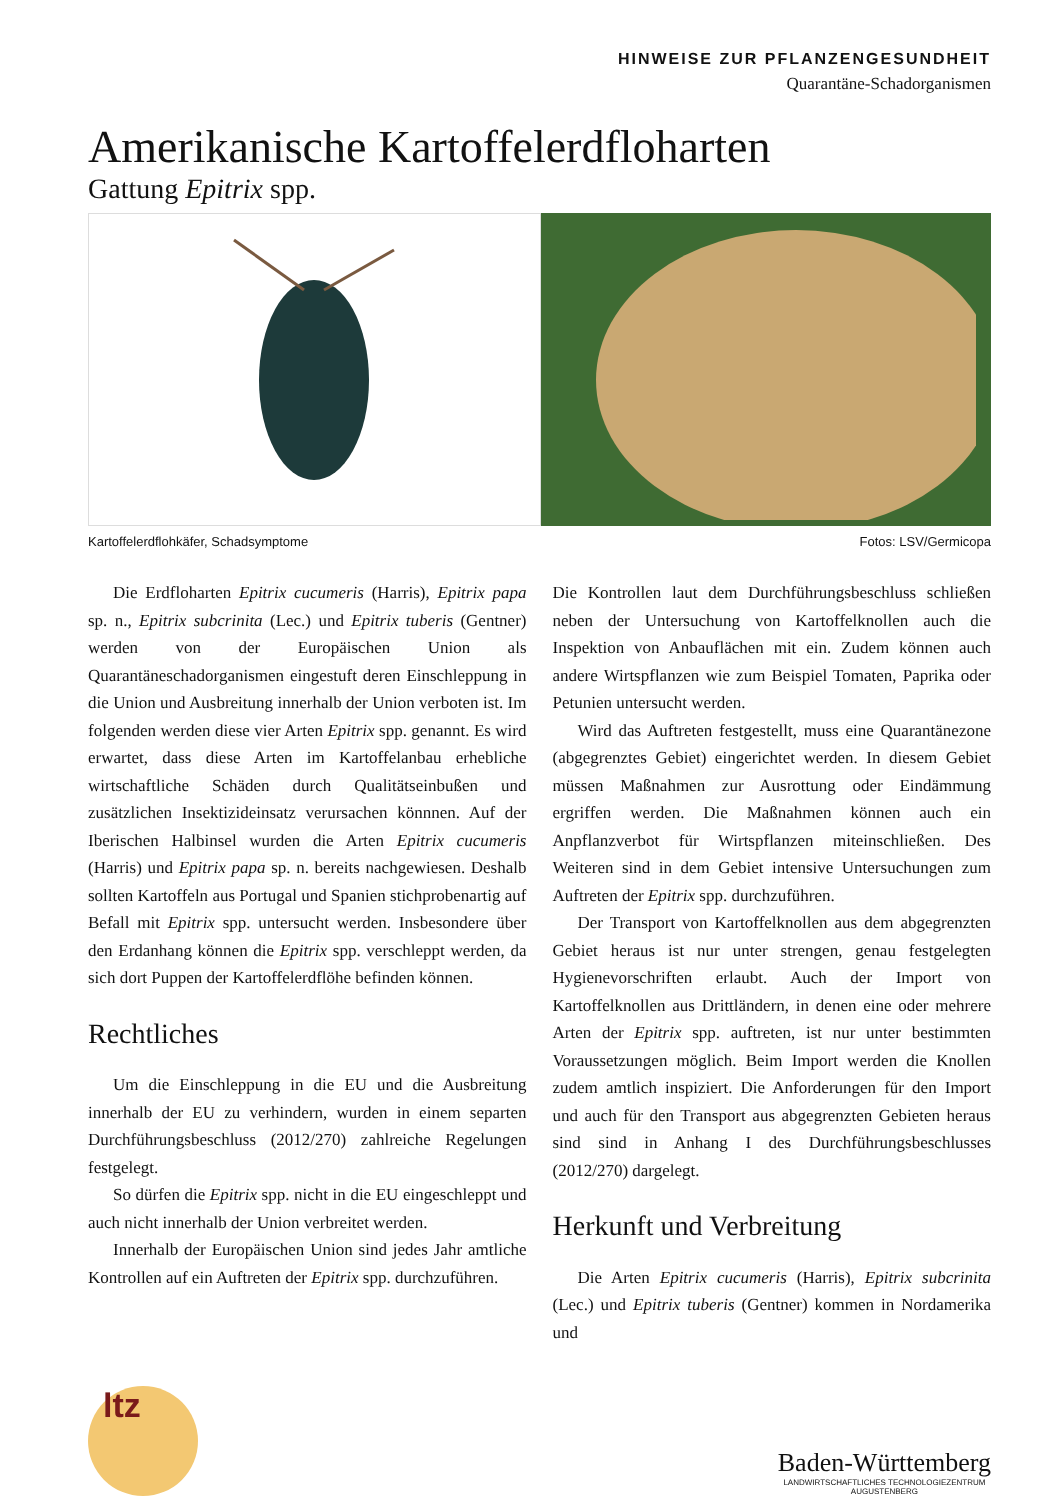HINWEISE ZUR PFLANZENGESUNDHEIT
Quarantäne-Schadorganismen
Amerikanische Kartoffelerdfloharten
Gattung Epitrix spp.
Kartoffelerdflohkäfer, Schadsymptome Fotos: LSV/Germicopa
Die Erdfloharten Epitrix cucumeris (Harris), Epitrix papa sp. n., Epitrix subcrinita (Lec.) und Epitrix tuberis (Gentner) werden von der Europäischen Union als Quarantäneschadorganismen eingestuft deren Einschleppung in die Union und Ausbreitung innerhalb der Union verboten ist. Im folgenden werden diese vier Arten Epitrix spp. genannt. Es wird erwartet, dass diese Arten im Kartoffelanbau erhebliche wirtschaftliche Schäden durch Qualitätseinbußen und zusätzlichen Insektizideinsatz verursachen könnnen. Auf der Iberischen Halbinsel wurden die Arten Epitrix cucumeris (Harris) und Epitrix papa sp. n. bereits nachgewiesen. Deshalb sollten Kartoffeln aus Portugal und Spanien stichprobenartig auf Befall mit Epitrix spp. untersucht werden. Insbesondere über den Erdanhang können die Epitrix spp. verschleppt werden, da sich dort Puppen der Kartoffelerdflöhe befinden können.
Rechtliches
Um die Einschleppung in die EU und die Ausbreitung innerhalb der EU zu verhindern, wurden in einem separten Durchführungsbeschluss (2012/270) zahlreiche Regelungen festgelegt.
So dürfen die Epitrix spp. nicht in die EU eingeschleppt und auch nicht innerhalb der Union verbreitet werden.
Innerhalb der Europäischen Union sind jedes Jahr amtliche Kontrollen auf ein Auftreten der Epitrix spp. durchzuführen.
Die Kontrollen laut dem Durchführungsbeschluss schließen neben der Untersuchung von Kartoffelknollen auch die Inspektion von Anbauflächen mit ein. Zudem können auch andere Wirtspflanzen wie zum Beispiel Tomaten, Paprika oder Petunien untersucht werden.
Wird das Auftreten festgestellt, muss eine Quarantänezone (abgegrenztes Gebiet) eingerichtet werden. In diesem Gebiet müssen Maßnahmen zur Ausrottung oder Eindämmung ergriffen werden. Die Maßnahmen können auch ein Anpflanzverbot für Wirtspflanzen miteinschließen. Des Weiteren sind in dem Gebiet intensive Untersuchungen zum Auftreten der Epitrix spp. durchzuführen.
Der Transport von Kartoffelknollen aus dem abgegrenzten Gebiet heraus ist nur unter strengen, genau festgelegten Hygienevorschriften erlaubt. Auch der Import von Kartoffelknollen aus Drittländern, in denen eine oder mehrere Arten der Epitrix spp. auftreten, ist nur unter bestimmten Voraussetzungen möglich. Beim Import werden die Knollen zudem amtlich inspiziert. Die Anforderungen für den Import und auch für den Transport aus abgegrenzten Gebieten heraus sind sind in Anhang I des Durchführungsbeschlusses (2012/270) dargelegt.
Herkunft und Verbreitung
Die Arten Epitrix cucumeris (Harris), Epitrix subcrinita (Lec.) und Epitrix tuberis (Gentner) kommen in Nordamerika und
ltz
Baden-Württemberg
LANDWIRTSCHAFTLICHES TECHNOLOGIEZENTRUM
AUGUSTENBERG